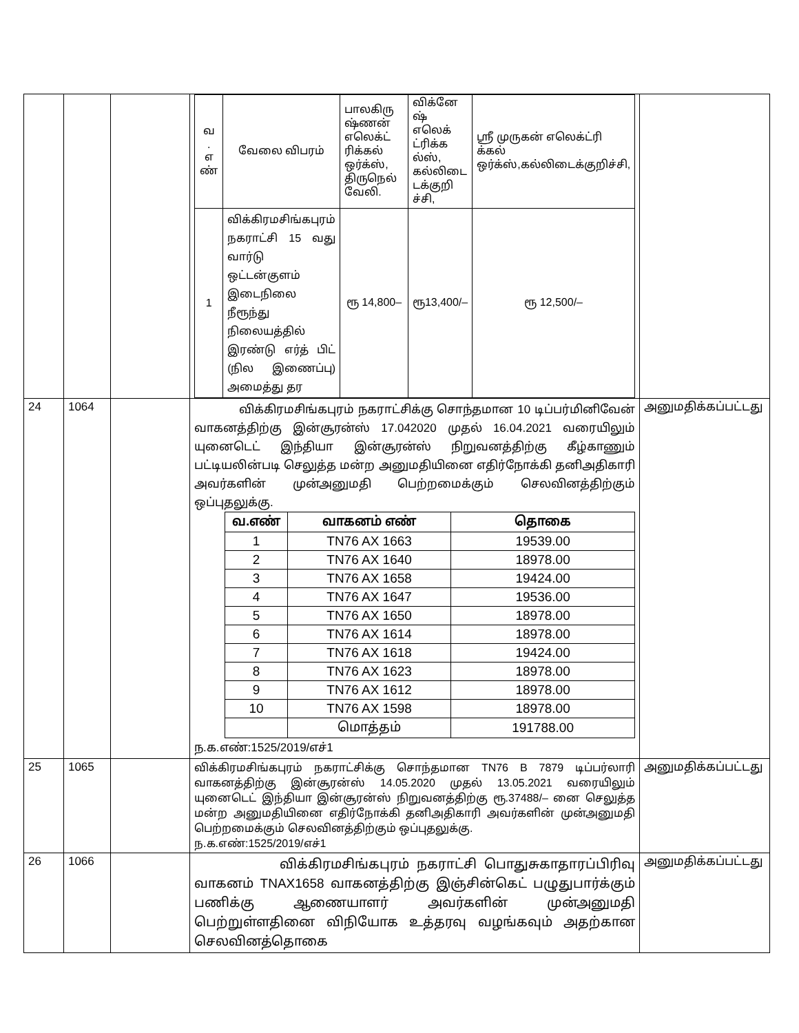| | | | / வ . எ ண் / வேலை விபரம் / பாலகிரு ஷ்ணன் எலெக்ட் ரிக்கல் ஒர்க்ஸ், திருநெல் வேலி. / விக்னே ஷ் எலெக் ட்ரிக்க ல்ஸ், கல்லிடை டக்குறி ச்சி, / ஸ்ரீ முருகன் எலெக்ட்ரி க்கல் ஒர்க்ஸ்,கல்லிடைக்குறிச்சி, / / 1 / விக்கிரமசிங்கபுரம் நகராட்சி 15 வது வார்டு ஒட்டன்குளம் இடைநிலை நீரூந்து நிலையத்தில் இரண்டு எர்த் பிட் (நில இணைப்பு) அமைத்து தர / ரூ 14,800– / ரூ13,400/– / ரூ 12,500/– / | |
| 24 | 1064 | | விக்கிரமசிங்கபுரம் நகராட்சிக்கு சொந்தமான 10 டிப்பர்மினிவேன் வாகனத்திற்கு இன்சூரன்ஸ் 17.042020 முதல் 16.04.2021 வரையிலும் யுனைடெட் இந்தியா இன்சூரன்ஸ் நிறுவனத்திற்கு கீழ்காணும் பட்டியலின்படி செலுத்த மன்ற அனுமதியினை எதிர்நோக்கி தனிஅதிகாரி அவர்களின் முன்அனுமதி பெற்றமைக்கும் செலவினத்திற்கும் ஒப்புதலுக்கு. / வ.எண் / வாகனம் எண் / தொகை / / 1 / TN76 AX 1663 / 19539.00 / / 2 / TN76 AX 1640 / 18978.00 / / 3 / TN76 AX 1658 / 19424.00 / / 4 / TN76 AX 1647 / 19536.00 / / 5 / TN76 AX 1650 / 18978.00 / / 6 / TN76 AX 1614 / 18978.00 / / 7 / TN76 AX 1618 / 19424.00 / / 8 / TN76 AX 1623 / 18978.00 / / 9 / TN76 AX 1612 / 18978.00 / / 10 / TN76 AX 1598 / 18978.00 / / / மொத்தம் / 191788.00 / ந.க.எண்:1525/2019/எச்1 | அனுமதிக்கப்பட்டது |
| 25 | 1065 | | விக்கிரமசிங்கபுரம் நகராட்சிக்கு சொந்தமான TN76 B 7879 டிப்பர்லாரி வாகனத்திற்கு இன்சூரன்ஸ் 14.05.2020 முதல் 13.05.2021 வரையிலும் யுனைடெட் இந்தியா இன்சூரன்ஸ் நிறுவனத்திற்கு ரூ.37488/– னை செலுத்த மன்ற அனுமதியினை எதிர்நோக்கி தனிஅதிகாரி அவர்களின் முன்அனுமதி பெற்றமைக்கும் செலவினத்திற்கும் ஒப்புதலுக்கு. ந.க.எண்:1525/2019/எச்1 | அனுமதிக்கப்பட்டது |
| 26 | 1066 | | விக்கிரமசிங்கபுரம் நகராட்சி பொதுசுகாதாரப்பிரிவு வாகனம் TNAX1658 வாகனத்திற்கு இஞ்சின்கெட் பழுதுபார்க்கும் பணிக்கு ஆணையாளர் அவர்களின் முன்அனுமதி பெற்றுள்ளதினை விநியோக உத்தரவு வழங்கவும் அதற்கான செலவினத்தொகை | அனுமதிக்கப்பட்டது |